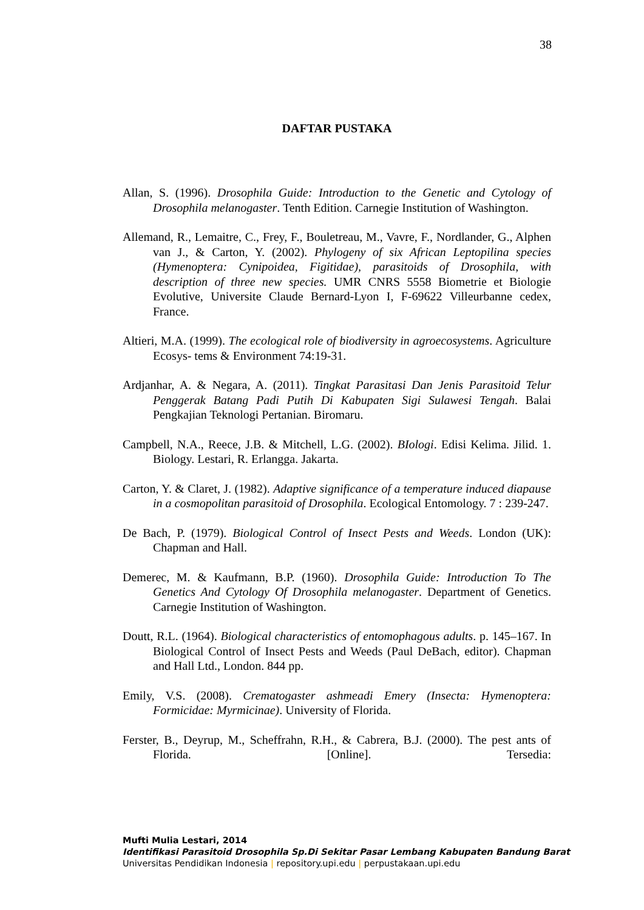38
DAFTAR PUSTAKA
Allan, S. (1996). Drosophila Guide: Introduction to the Genetic and Cytology of Drosophila melanogaster. Tenth Edition. Carnegie Institution of Washington.
Allemand, R., Lemaitre, C., Frey, F., Bouletreau, M., Vavre, F., Nordlander, G., Alphen van J., & Carton, Y. (2002). Phylogeny of six African Leptopilina species (Hymenoptera: Cynipoidea, Figitidae), parasitoids of Drosophila, with description of three new species. UMR CNRS 5558 Biometrie et Biologie Evolutive, Universite Claude Bernard-Lyon I, F-69622 Villeurbanne cedex, France.
Altieri, M.A. (1999). The ecological role of biodiversity in agroecosystems. Agriculture Ecosys- tems & Environment 74:19-31.
Ardjanhar, A. & Negara, A. (2011). Tingkat Parasitasi Dan Jenis Parasitoid Telur Penggerak Batang Padi Putih Di Kabupaten Sigi Sulawesi Tengah. Balai Pengkajian Teknologi Pertanian. Biromaru.
Campbell, N.A., Reece, J.B. & Mitchell, L.G. (2002). BIologi. Edisi Kelima. Jilid. 1. Biology. Lestari, R. Erlangga. Jakarta.
Carton, Y. & Claret, J. (1982). Adaptive significance of a temperature induced diapause in a cosmopolitan parasitoid of Drosophila. Ecological Entomology. 7 : 239-247.
De Bach, P. (1979). Biological Control of Insect Pests and Weeds. London (UK): Chapman and Hall.
Demerec, M. & Kaufmann, B.P. (1960). Drosophila Guide: Introduction To The Genetics And Cytology Of Drosophila melanogaster. Department of Genetics. Carnegie Institution of Washington.
Doutt, R.L. (1964). Biological characteristics of entomophagous adults. p. 145–167. In Biological Control of Insect Pests and Weeds (Paul DeBach, editor). Chapman and Hall Ltd., London. 844 pp.
Emily, V.S. (2008). Crematogaster ashmeadi Emery (Insecta: Hymenoptera: Formicidae: Myrmicinae). University of Florida.
Ferster, B., Deyrup, M., Scheffrahn, R.H., & Cabrera, B.J. (2000). The pest ants of Florida. [Online]. Tersedia:
Mufti Mulia Lestari, 2014
Identifikasi Parasitoid Drosophila Sp.Di Sekitar Pasar Lembang Kabupaten Bandung Barat
Universitas Pendidikan Indonesia | repository.upi.edu | perpustakaan.upi.edu